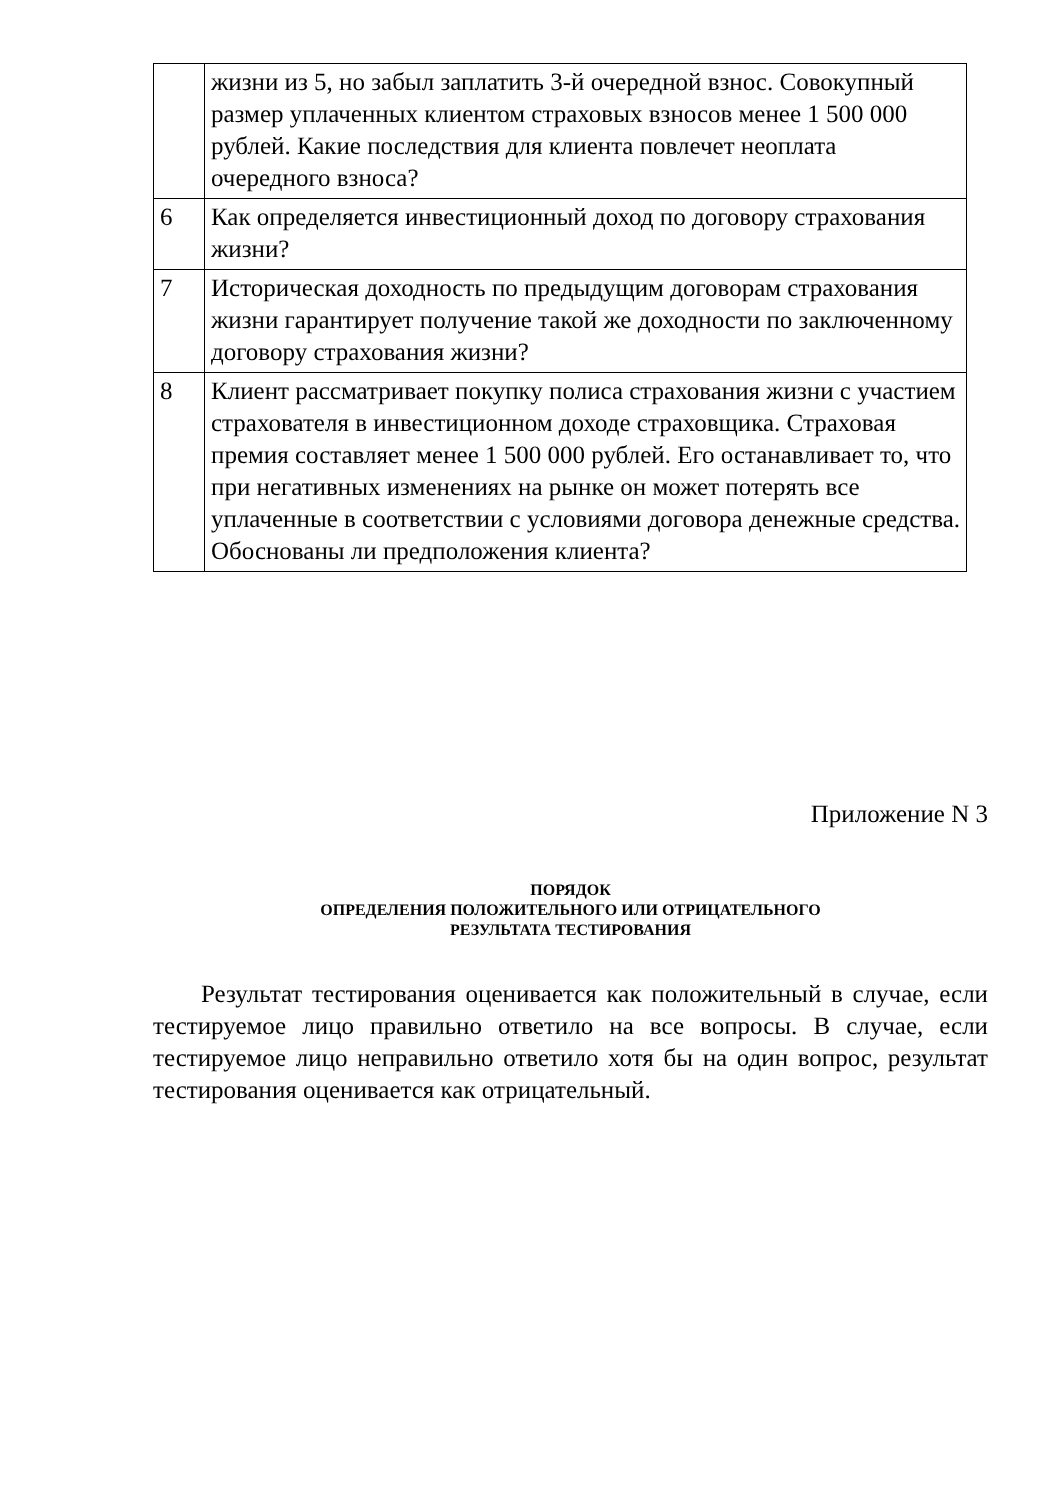| | жизни из 5, но забыл заплатить 3-й очередной взнос. Совокупный размер уплаченных клиентом страховых взносов менее 1 500 000 рублей. Какие последствия для клиента повлечет неоплата очередного взноса? |
| 6 | Как определяется инвестиционный доход по договору страхования жизни? |
| 7 | Историческая доходность по предыдущим договорам страхования жизни гарантирует получение такой же доходности по заключенному договору страхования жизни? |
| 8 | Клиент рассматривает покупку полиса страхования жизни с участием страхователя в инвестиционном доходе страховщика. Страховая премия составляет менее 1 500 000 рублей. Его останавливает то, что при негативных изменениях на рынке он может потерять все уплаченные в соответствии с условиями договора денежные средства. Обоснованы ли предположения клиента? |
Приложение N 3
ПОРЯДОК
ОПРЕДЕЛЕНИЯ ПОЛОЖИТЕЛЬНОГО ИЛИ ОТРИЦАТЕЛЬНОГО
РЕЗУЛЬТАТА ТЕСТИРОВАНИЯ
Результат тестирования оценивается как положительный в случае, если тестируемое лицо правильно ответило на все вопросы. В случае, если тестируемое лицо неправильно ответило хотя бы на один вопрос, результат тестирования оценивается как отрицательный.